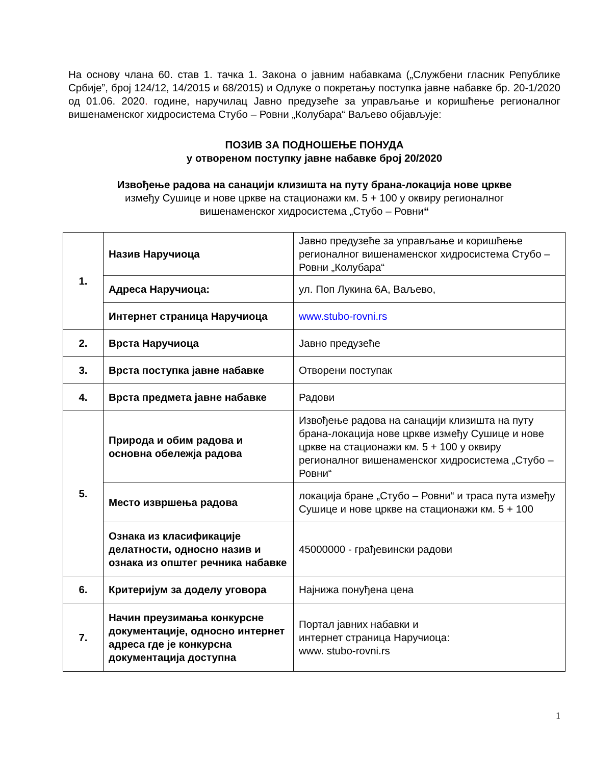На основу члана 60. став 1. тачка 1. Закона о јавним набавкама („Службени гласник Републике Србије”, број 124/12, 14/2015 и 68/2015) и Одлуке о покретању поступка јавне набавке бр. 20-1/2020 од 01.06. 2020. године, наручилац Јавно предузеће за управљање и коришћење регионалног вишенаменског хидросистема Стубо – Ровни „Колубара“ Ваљево објављује:
ПОЗИВ ЗА ПОДНОШЕЊЕ ПОНУДА
у отвореном поступку јавне набавке број 20/2020
Извођење радова на санацији клизишта на путу брана-локација нове цркве
између Сушице и нове цркве на стационажи км. 5 + 100 у оквиру регионалног
вишенаменског хидросистема „Стубо – Ровни“
| 1. | Назив Наручиоца | Јавно предузеће за управљање и коришћење регионалног вишенаменског хидросистема Стубо – Ровни „Колубара“ |
| | Адреса Наручиоца: | ул. Поп Лукина 6А, Ваљево, |
| | Интернет страница Наручиоца | www.stubo-rovni.rs |
| 2. | Врста Наручиоца | Јавно предузеће |
| 3. | Врста поступка јавне набавке | Отворени поступак |
| 4. | Врста предмета јавне набавке | Радови |
| 5. | Природа и обим радова и основна обележја радова | Извођење радова на санацији клизишта на путу брана-локација нове цркве између Сушице и нове цркве на стационажи км. 5 + 100 у оквиру регионалног вишенаменског хидросистема „Стубо – Ровни“ |
| | Место извршења радова | локација бране „Стубо – Ровни“ и траса пута између Сушице и нове цркве на стационажи км. 5 + 100 |
| | Ознака из класификације делатности, односно назив и ознака из општег речника набавке | 45000000 - грађевински радови |
| 6. | Критеријум за доделу уговора | Најнижа понуђена цена |
| 7. | Начин преузимања конкурсне документације, односно интернет адреса где је конкурсна документација доступна | Портал јавних набавки и интернет страница Наручиоца: www. stubo-rovni.rs |
1